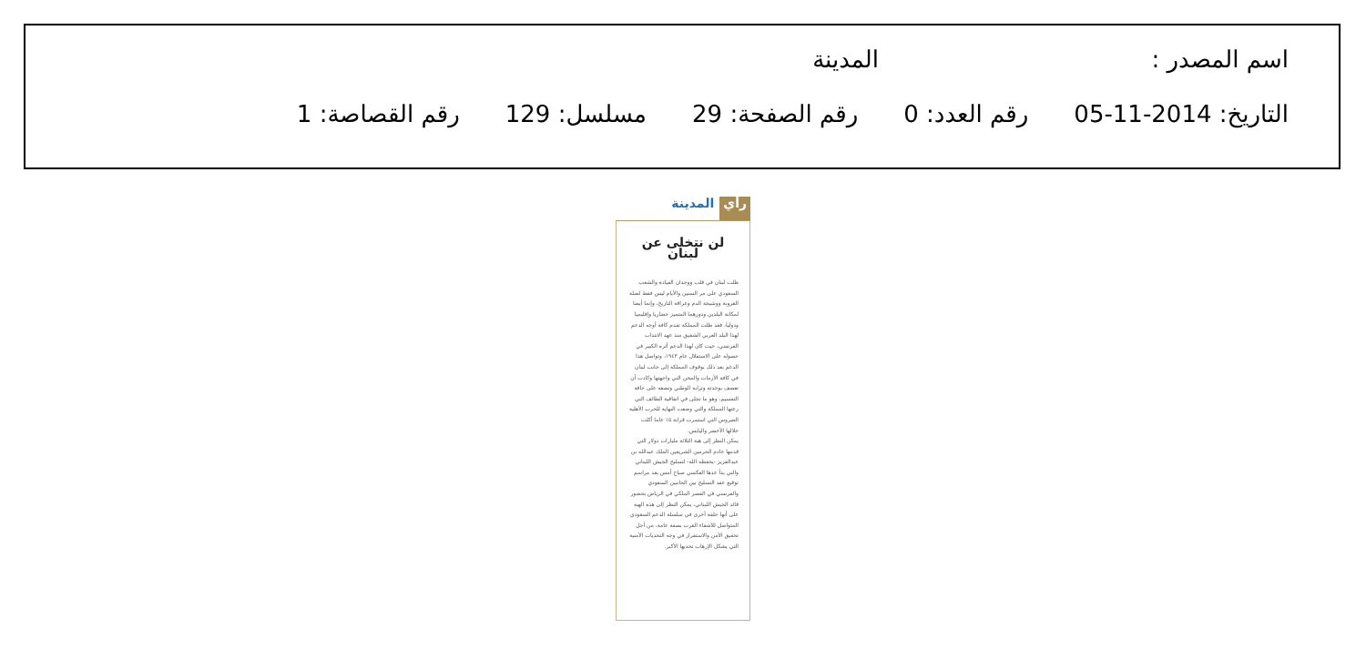اسم المصدر : المدينة
التاريخ: 2014-11-05 رقم العدد: 0 رقم الصفحة: 29 مسلسل: 129 رقم القصاصة: 1
رأي المدينة
لن نتخلى عن لبنان
ظلت لبنان في قلب ووجدان القيادة والشعب السعودي على مر السنين والأيام ليس فقط لصلة العروبة ووشيجة الدم وعراقة التاريخ، وإنما أيضا لمكانة البلدين ودورهما المتميز حضاريا وإقليميا ودوليا، فقد ظلت المملكة تقدم كافة أوجه الدعم لهذا البلد العربي الشقيق منذ عهد الانتداب الفرنسي، حيث كان لهذا الدعم أثره الكبير في حصوله على الاستقلال عام ١٩٤٣، وتواصل هذا الدعم بعد ذلك بوقوف المملكة إلى جانب لبنان في كافة الأزمات والمحن التي واجهتها وكادت أن تعصف بوحدته وترابه الوطني وتضعه على حافة التقسيم، وهو ما تجلى في اتفاقية الطائف التي رعتها المملكة والتي وضعت النهاية للحرب الأهلية الضروس التي استمرت قرابة ١٥ عاما أكلت خلالها الأخضر واليابس.
يمكن النظر إلى هبة الثلاثة مليارات دولار التي قدمها خادم الحرمين الشريفين الملك عبدالله بن عبدالعزيز -يحفظه الله- لتسليح الجيش اللبناني والتي بدأ عدها العكسي صباح أمس بعد مراسم توقيع عقد التسليح بين الجانبين السعودي والفرنسي في القصر الملكي في الرياض بحضور قائد الجيش اللبناني، يمكن النظر إلى هذه الهبة على أنها حلقة أخرى في سلسلة الدعم السعودي المتواصل للأشقاء العرب بصفة عامة، من أجل تحقيق الأمن والاستقرار في وجه التحديات الأمنية التي يشكل الإرهاب تحديها الأكبر.